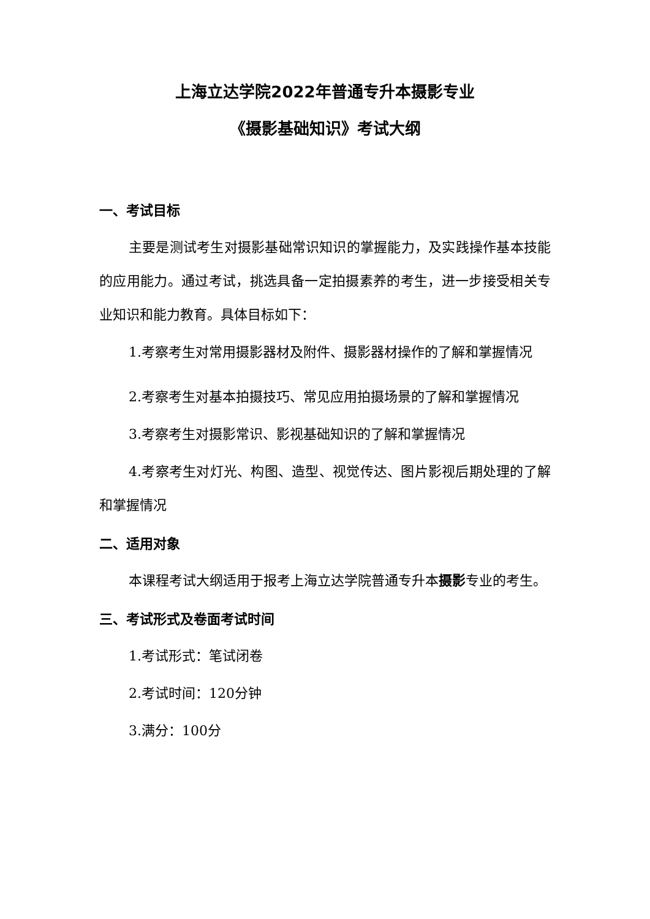上海立达学院2022年普通专升本摄影专业
《摄影基础知识》考试大纲
一、考试目标
主要是测试考生对摄影基础常识知识的掌握能力，及实践操作基本技能的应用能力。通过考试，挑选具备一定拍摄素养的考生，进一步接受相关专业知识和能力教育。具体目标如下：
1.考察考生对常用摄影器材及附件、摄影器材操作的了解和掌握情况
2.考察考生对基本拍摄技巧、常见应用拍摄场景的了解和掌握情况
3.考察考生对摄影常识、影视基础知识的了解和掌握情况
4.考察考生对灯光、构图、造型、视觉传达、图片影视后期处理的了解和掌握情况
二、适用对象
本课程考试大纲适用于报考上海立达学院普通专升本摄影专业的考生。
三、考试形式及卷面考试时间
1.考试形式：笔试闭卷
2.考试时间：120分钟
3.满分：100分